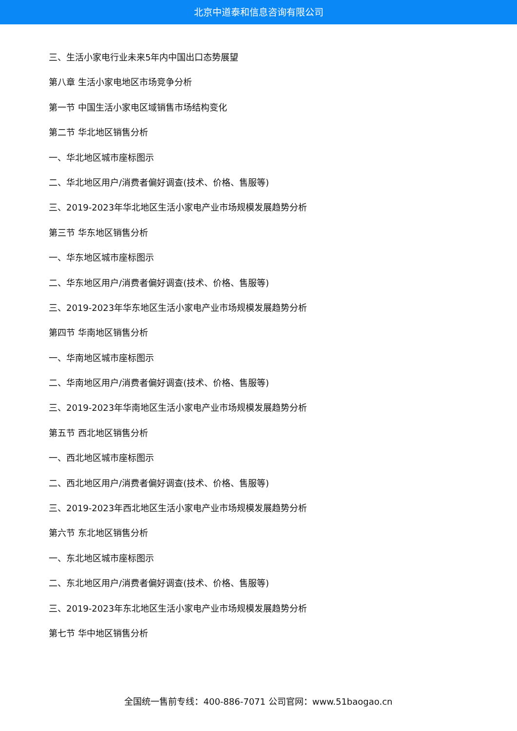北京中道泰和信息咨询有限公司
三、生活小家电行业未来5年内中国出口态势展望
第八章 生活小家电地区市场竞争分析
第一节 中国生活小家电区域销售市场结构变化
第二节 华北地区销售分析
一、华北地区城市座标图示
二、华北地区用户/消费者偏好调查(技术、价格、售服等)
三、2019-2023年华北地区生活小家电产业市场规模发展趋势分析
第三节 华东地区销售分析
一、华东地区城市座标图示
二、华东地区用户/消费者偏好调查(技术、价格、售服等)
三、2019-2023年华东地区生活小家电产业市场规模发展趋势分析
第四节 华南地区销售分析
一、华南地区城市座标图示
二、华南地区用户/消费者偏好调查(技术、价格、售服等)
三、2019-2023年华南地区生活小家电产业市场规模发展趋势分析
第五节 西北地区销售分析
一、西北地区城市座标图示
二、西北地区用户/消费者偏好调查(技术、价格、售服等)
三、2019-2023年西北地区生活小家电产业市场规模发展趋势分析
第六节 东北地区销售分析
一、东北地区城市座标图示
二、东北地区用户/消费者偏好调查(技术、价格、售服等)
三、2019-2023年东北地区生活小家电产业市场规模发展趋势分析
第七节 华中地区销售分析
全国统一售前专线：400-886-7071 公司官网：www.51baogao.cn